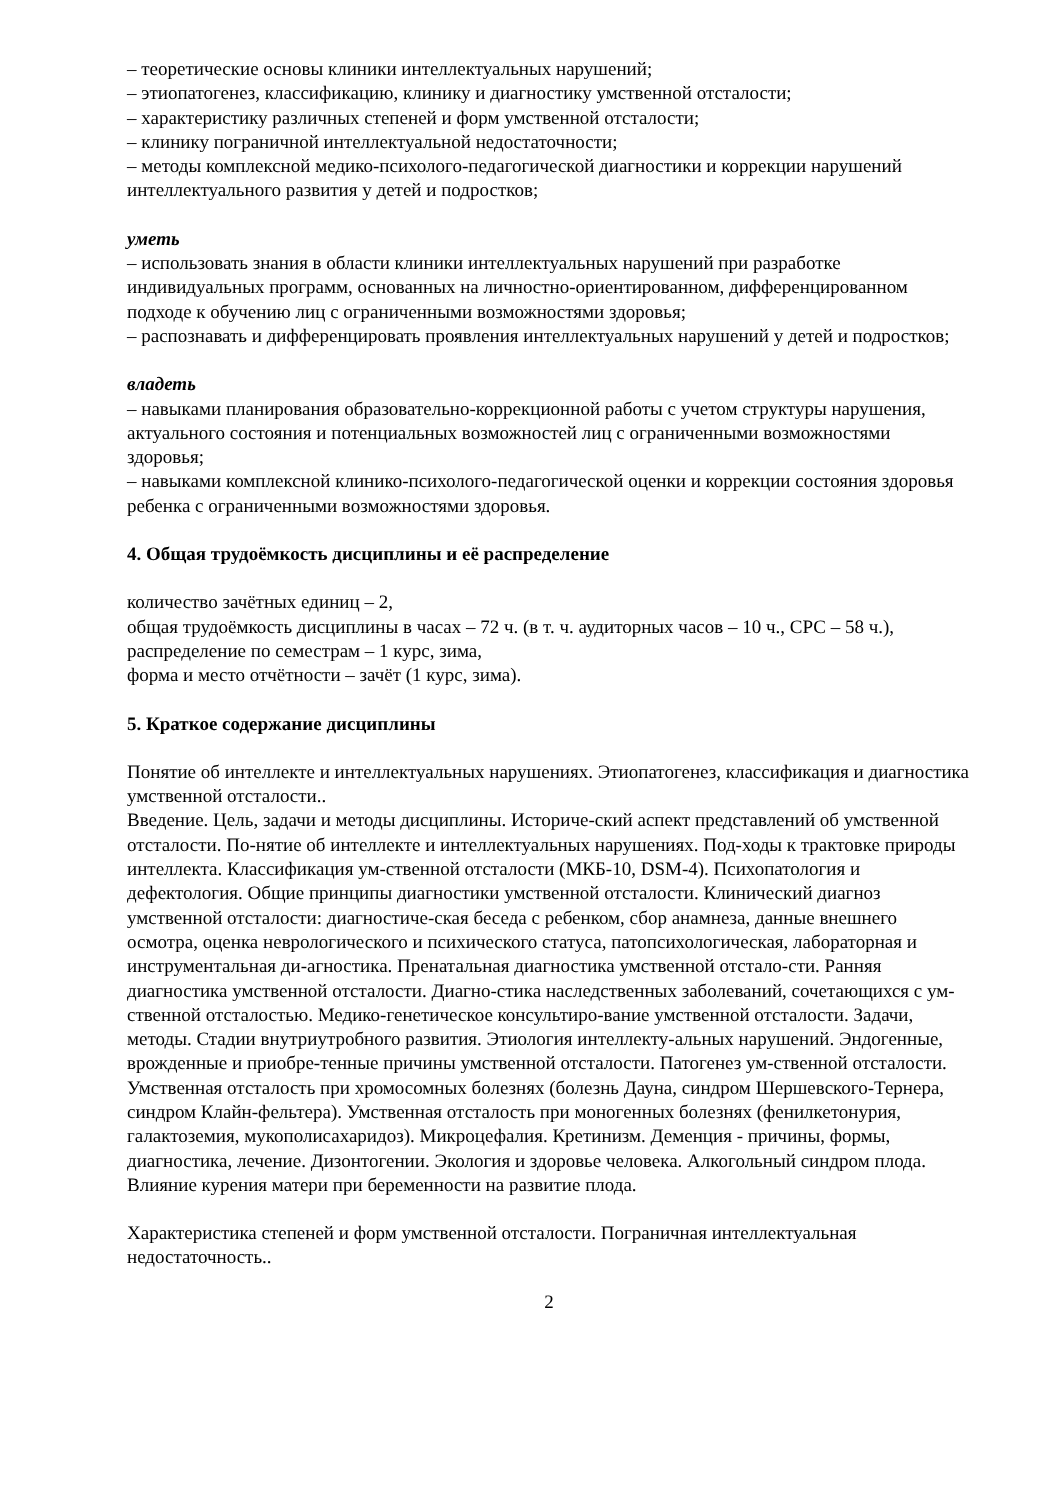– теоретические основы клиники интеллектуальных нарушений;
– этиопатогенез, классификацию, клинику и диагностику умственной отсталости;
– характеристику различных степеней и форм умственной отсталости;
– клинику пограничной интеллектуальной недостаточности;
– методы комплексной медико-психолого-педагогической диагностики и коррекции нарушений интеллектуального развития у детей и подростков;
уметь
– использовать знания в области клиники интеллектуальных нарушений при разработке индивидуальных программ, основанных на личностно-ориентированном, дифференцированном подходе к обучению лиц с ограниченными возможностями здоровья;
– распознавать и дифференцировать проявления интеллектуальных нарушений у детей и подростков;
владеть
– навыками планирования образовательно-коррекционной работы с учетом структуры нарушения, актуального состояния и потенциальных возможностей лиц с ограниченными возможностями здоровья;
– навыками комплексной клинико-психолого-педагогической оценки и коррекции состояния здоровья ребенка с ограниченными возможностями здоровья.
4. Общая трудоёмкость дисциплины и её распределение
количество зачётных единиц – 2,
общая трудоёмкость дисциплины в часах – 72 ч. (в т. ч. аудиторных часов – 10 ч., СРС – 58 ч.),
распределение по семестрам – 1 курс, зима,
форма и место отчётности – зачёт (1 курс, зима).
5. Краткое содержание дисциплины
Понятие об интеллекте и интеллектуальных нарушениях. Этиопатогенез, классификация и диагностика умственной отсталости..
Введение. Цель, задачи и методы дисциплины. Историче-ский аспект представлений об умственной отсталости. По-нятие об интеллекте и интеллектуальных нарушениях. Под-ходы к трактовке природы интеллекта. Классификация ум-ственной отсталости (МКБ-10, DSM-4). Психопатология и дефектология. Общие принципы диагностики умственной отсталости. Клинический диагноз умственной отсталости: диагностиче-ская беседа с ребенком, сбор анамнеза, данные внешнего осмотра, оценка неврологического и психического статуса, патопсихологическая, лабораторная и инструментальная ди-агностика. Пренатальная диагностика умственной отстало-сти. Ранняя диагностика умственной отсталости. Диагно-стика наследственных заболеваний, сочетающихся с ум-ственной отсталостью. Медико-генетическое консультиро-вание умственной отсталости. Задачи, методы. Стадии внутриутробного развития. Этиология интеллекту-альных нарушений. Эндогенные, врожденные и приобре-тенные причины умственной отсталости. Патогенез ум-ственной отсталости. Умственная отсталость при хромосомных болезнях (болезнь Дауна, синдром Шершевского-Тернера, синдром Клайн-фельтера). Умственная отсталость при моногенных болезнях (фенилкетонурия, галактоземия, мукополисахаридоз). Микроцефалия. Кретинизм. Деменция - причины, формы, диагностика, лечение. Дизонтогении. Экология и здоровье человека. Алкогольный синдром плода. Влияние курения матери при беременности на развитие плода.
Характеристика степеней и форм умственной отсталости. Пограничная интеллектуальная недостаточность..
2